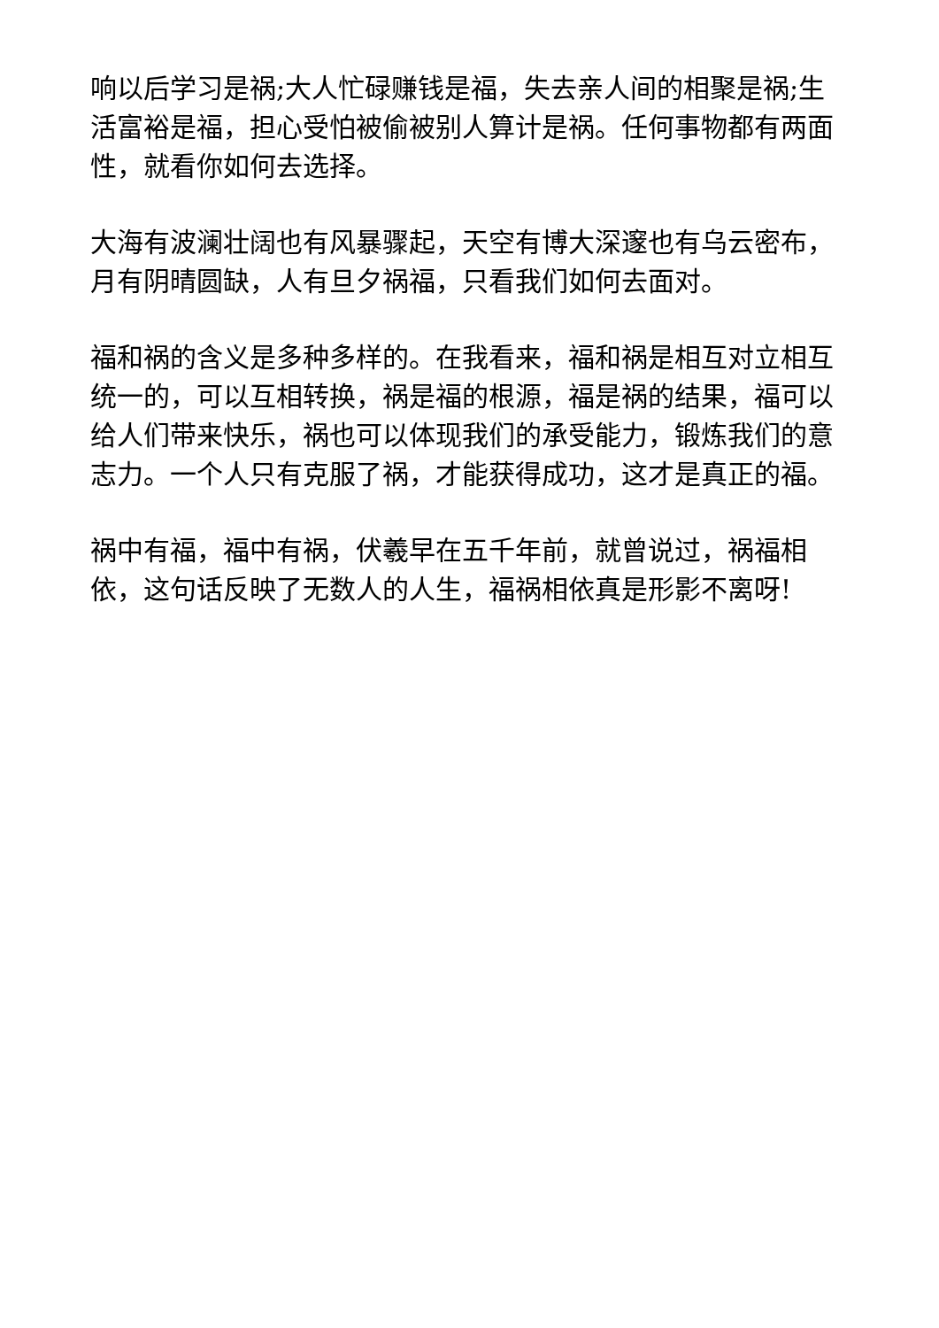响以后学习是祸;大人忙碌赚钱是福，失去亲人间的相聚是祸;生活富裕是福，担心受怕被偷被别人算计是祸。任何事物都有两面性，就看你如何去选择。
大海有波澜壮阔也有风暴骤起，天空有博大深邃也有乌云密布，月有阴晴圆缺，人有旦夕祸福，只看我们如何去面对。
福和祸的含义是多种多样的。在我看来，福和祸是相互对立相互统一的，可以互相转换，祸是福的根源，福是祸的结果，福可以给人们带来快乐，祸也可以体现我们的承受能力，锻炼我们的意志力。一个人只有克服了祸，才能获得成功，这才是真正的福。
祸中有福，福中有祸，伏羲早在五千年前，就曾说过，祸福相依，这句话反映了无数人的人生，福祸相依真是形影不离呀!